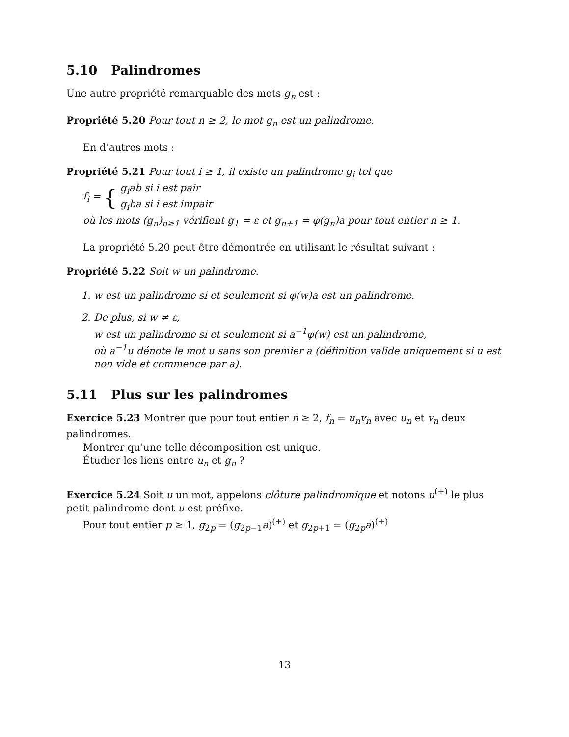5.10 Palindromes
Une autre propriété remarquable des mots g<sub>n</sub> est :
Propriété 5.20 Pour tout n ≥ 2, le mot g<sub>n</sub> est un palindrome.
En d’autres mots :
Propriété 5.21 Pour tout i ≥ 1, il existe un palindrome g<sub>i</sub> tel que
f<sub>i</sub> = { g<sub>i</sub>ab si i est pair
g<sub>i</sub>ba si i est impair
où les mots (g<sub>n</sub>)<sub>n≥1</sub> vérifient g<sub>1</sub> = ε et g<sub>n+1</sub> = φ(g<sub>n</sub>)a pour tout entier n ≥ 1.
La propriété 5.20 peut être démontrée en utilisant le résultat suivant :
Propriété 5.22 Soit w un palindrome.
1. w est un palindrome si et seulement si φ(w)a est un palindrome.
2. De plus, si w ≠ ε,
w est un palindrome si et seulement si a<sup>−1</sup>φ(w) est un palindrome,
où a<sup>−1</sup>u dénote le mot u sans son premier a (définition valide uniquement si u est non vide et commence par a).
5.11 Plus sur les palindromes
Exercice 5.23 Montrer que pour tout entier n ≥ 2, f<sub>n</sub> = u<sub>n</sub>v<sub>n</sub> avec u<sub>n</sub> et v<sub>n</sub> deux palindromes.
Montrer qu’une telle décomposition est unique.
Étudier les liens entre u<sub>n</sub> et g<sub>n</sub> ?
Exercice 5.24 Soit u un mot, appelons clôture palindromique et notons u<sup>(+)</sup> le plus petit palindrome dont u est préfixe.
Pour tout entier p ≥ 1, g<sub>2p</sub> = (g<sub>2p−1</sub>a)<sup>(+)</sup> et g<sub>2p+1</sub> = (g<sub>2p</sub>a)<sup>(+)</sup>
13